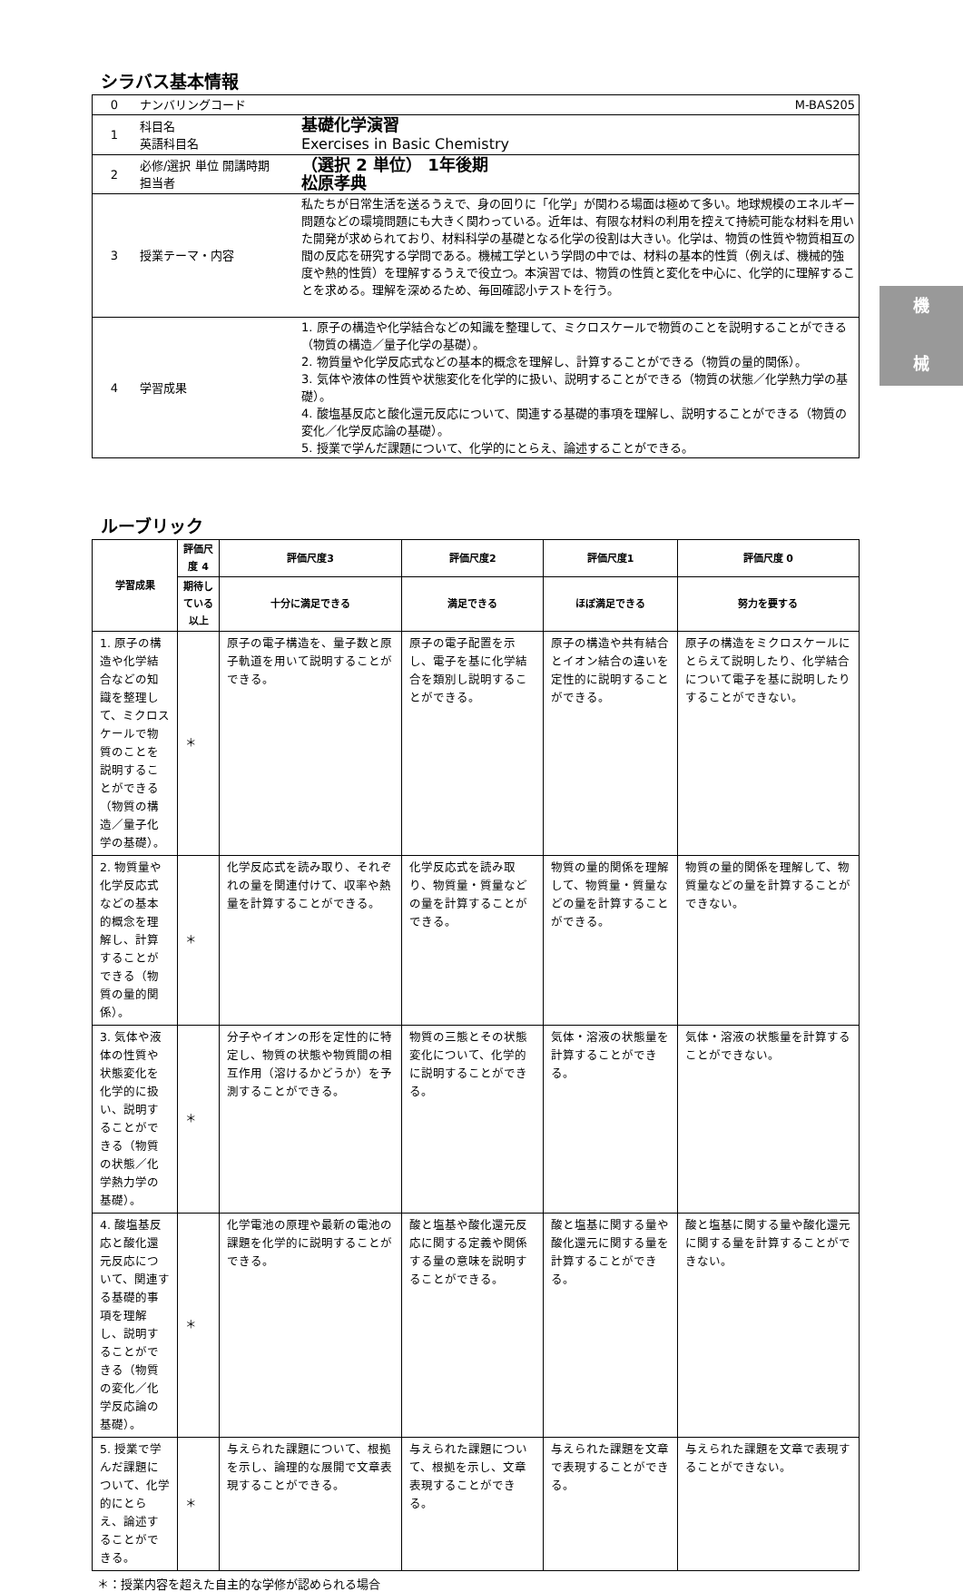シラバス基本情報
| 0 | ナンバリングコード M-BAS205 | |
| 1 | 科目名 英語科目名 | 基礎化学演習 Exercises in Basic Chemistry |
| 2 | 必修/選択 単位 開講時期 担当者 | （選択 2 単位） 1年後期 松原孝典 |
| 3 | 授業テーマ・内容 | 私たちが日常生活を送るうえで、身の回りに「化学」が関わる場面は極めて多い。地球規模のエネルギー問題などの環境問題にも大きく関わっている。近年は、有限な材料の利用を控えて持続可能な材料を用いた開発が求められており、材料科学の基礎となる化学の役割は大きい。化学は、物質の性質や物質相互の間の反応を研究する学問である。機械工学という学問の中では、材料の基本的性質（例えば、機械的強度や熱的性質）を理解するうえで役立つ。本演習では、物質の性質と変化を中心に、化学的に理解することを求める。理解を深めるため、毎回確認小テストを行う。 |
| 4 | 学習成果 | 1. 原子の構造や化学結合などの知識を整理して、ミクロスケールで物質のことを説明することができる（物質の構造／量子化学の基礎）。 2. 物質量や化学反応式などの基本的概念を理解し、計算することができる（物質の量的関係）。 3. 気体や液体の性質や状態変化を化学的に扱い、説明することができる（物質の状態／化学熱力学の基礎）。 4. 酸塩基反応と酸化還元反応について、関連する基礎的事項を理解し、説明することができる（物質の変化／化学反応論の基礎）。 5. 授業で学んだ課題について、化学的にとらえ、論述することができる。 |
ルーブリック
| 学習成果 | 評価尺度 4 | 評価尺度3 | 評価尺度2 | 評価尺度1 | 評価尺度 0 |
| --- | --- | --- | --- | --- | --- |
| | 期待している以上 | 十分に満足できる | 満足できる | ほぼ満足できる | 努力を要する |
| 1. 原子の構造や化学結合などの知識を整理して、ミクロスケールで物質のことを説明することができる（物質の構造／量子化学の基礎）。 | ＊ | 原子の電子構造を、量子数と原子軌道を用いて説明することができる。 | 原子の電子配置を示し、電子を基に化学結合を類別し説明することができる。 | 原子の構造や共有結合とイオン結合の違いを定性的に説明することができる。 | 原子の構造をミクロスケールにとらえて説明したり、化学結合について電子を基に説明したりすることができない。 |
| 2. 物質量や化学反応式などの基本的概念を理解し、計算することができる（物質の量的関係）。 | ＊ | 化学反応式を読み取り、それぞれの量を関連付けて、収率や熱量を計算することができる。 | 化学反応式を読み取り、物質量・質量などの量を計算することができる。 | 物質の量的関係を理解して、物質量・質量などの量を計算することができる。 | 物質の量的関係を理解して、物質量などの量を計算することができない。 |
| 3. 気体や液体の性質や状態変化を化学的に扱い、説明することができる（物質の状態／化学熱力学の基礎）。 | ＊ | 分子やイオンの形を定性的に特定し、物質の状態や物質間の相互作用（溶けるかどうか）を予測することができる。 | 物質の三態とその状態変化について、化学的に説明することができる。 | 気体・溶液の状態量を計算することができる。 | 気体・溶液の状態量を計算することができない。 |
| 4. 酸塩基反応と酸化還元反応について、関連する基礎的事項を理解し、説明することができる（物質の変化／化学反応論の基礎）。 | ＊ | 化学電池の原理や最新の電池の課題を化学的に説明することができる。 | 酸と塩基や酸化還元反応に関する定義や関係する量の意味を説明することができる。 | 酸と塩基に関する量や酸化還元に関する量を計算することができる。 | 酸と塩基に関する量や酸化還元に関する量を計算することができない。 |
| 5. 授業で学んだ課題について、化学的にとらえ、論述することができる。 | ＊ | 与えられた課題について、根拠を示し、論理的な展開で文章表現することができる。 | 与えられた課題について、根拠を示し、文章表現することができる。 | 与えられた課題を文章で表現することができる。 | 与えられた課題を文章で表現することができない。 |
＊：授業内容を超えた自主的な学修が認められる場合
機
械